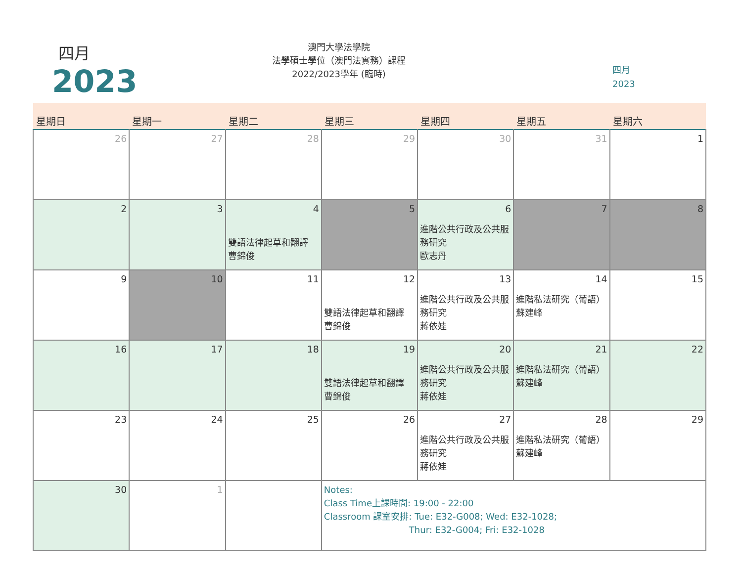四月
2023
澳門大學法學院
法學碩士學位（澳門法實務）課程
2022/2023學年 (臨時)
四月
2023
| 星期日 | 星期一 | 星期二 | 星期三 | 星期四 | 星期五 | 星期六 |
| --- | --- | --- | --- | --- | --- | --- |
| 26 | 27 | 28 | 29 | 30 | 31 | 1 |
| 2 | 3 | 4 雙語法律起草和翻譯 曹錦俊 | 5 | 6 進階公共行政及公共服務研究 歐志丹 | 7 | 8 |
| 9 | 10 | 11 | 12 雙語法律起草和翻譯 曹錦俊 | 13 進階公共行政及公共服務研究 蔣依娃 | 14 進階私法研究（葡語） 蘇建峰 | 15 |
| 16 | 17 | 18 | 19 雙語法律起草和翻譯 曹錦俊 | 20 進階公共行政及公共服務研究 蔣依娃 | 21 進階私法研究（葡語） 蘇建峰 | 22 |
| 23 | 24 | 25 | 26 | 27 進階公共行政及公共服務研究 蔣依娃 | 28 進階私法研究（葡語） 蘇建峰 | 29 |
| 30 | 1 | | Notes: Class Time上課時間: 19:00 - 22:00 Classroom 課室安排: Tue: E32-G008; Wed: E32-1028; Thur: E32-G004; Fri: E32-1028 | | | |